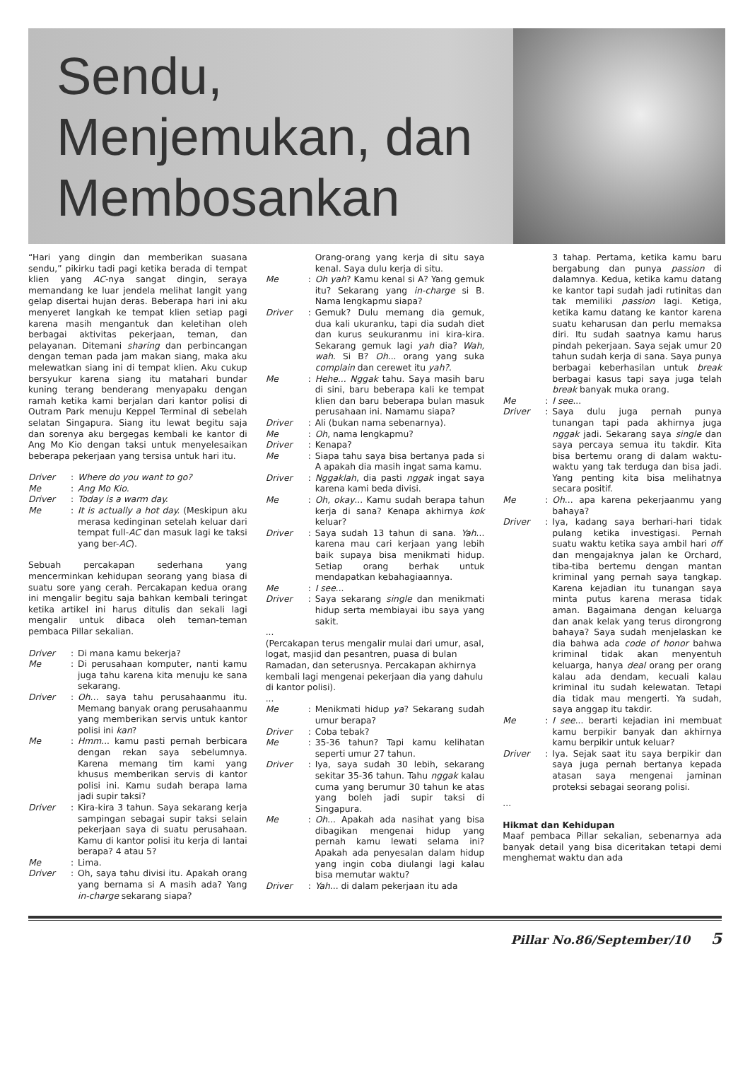Sendu,
Menjemukan, dan
Membosankan
“Hari yang dingin dan memberikan suasana sendu,” pikirku tadi pagi ketika berada di tempat klien yang AC-nya sangat dingin, seraya memandang ke luar jendela melihat langit yang gelap disertai hujan deras. Beberapa hari ini aku menyeret langkah ke tempat klien setiap pagi karena masih mengantuk dan keletihan oleh berbagai aktivitas pekerjaan, teman, dan pelayanan. Ditemani sharing dan perbincangan dengan teman pada jam makan siang, maka aku melewatkan siang ini di tempat klien. Aku cukup bersyukur karena siang itu matahari bundar kuning terang benderang menyapaku dengan ramah ketika kami berjalan dari kantor polisi di Outram Park menuju Keppel Terminal di sebelah selatan Singapura. Siang itu lewat begitu saja dan sorenya aku bergegas kembali ke kantor di Ang Mo Kio dengan taksi untuk menyelesaikan beberapa pekerjaan yang tersisa untuk hari itu.
Driver: Where do you want to go?
Me: Ang Mo Kio.
Driver: Today is a warm day.
Me: It is actually a hot day. (Meskipun aku merasa kedinginan setelah keluar dari tempat full-AC dan masuk lagi ke taksi yang ber-AC).
Sebuah percakapan sederhana yang mencerminkan kehidupan seorang yang biasa di suatu sore yang cerah. Percakapan kedua orang ini mengalir begitu saja bahkan kembali teringat ketika artikel ini harus ditulis dan sekali lagi mengalir untuk dibaca oleh teman-teman pembaca Pillar sekalian.
Driver: Di mana kamu bekerja?
Me: Di perusahaan komputer, nanti kamu juga tahu karena kita menuju ke sana sekarang.
Driver: Oh… saya tahu perusahaanmu itu. Memang banyak orang perusahaanmu yang memberikan servis untuk kantor polisi ini kan?
Me: Hmm... kamu pasti pernah berbicara dengan rekan saya sebelumnya. Karena memang tim kami yang khusus memberikan servis di kantor polisi ini. Kamu sudah berapa lama jadi supir taksi?
Driver: Kira-kira 3 tahun. Saya sekarang kerja sampingan sebagai supir taksi selain pekerjaan saya di suatu perusahaan. Kamu di kantor polisi itu kerja di lantai berapa? 4 atau 5?
Me: Lima.
Driver: Oh, saya tahu divisi itu. Apakah orang yang bernama si A masih ada? Yang in-charge sekarang siapa?
Orang-orang yang kerja di situ saya kenal. Saya dulu kerja di situ.
Me: Oh yah? Kamu kenal si A? Yang gemuk itu? Sekarang yang in-charge si B. Nama lengkapmu siapa?
Driver: Gemuk? Dulu memang dia gemuk, dua kali ukuranku, tapi dia sudah diet dan kurus seukuranmu ini kira-kira. Sekarang gemuk lagi yah dia? Wah, wah. Si B? Oh... orang yang suka complain dan cerewet itu yah?.
Me: Hehe... Nggak tahu. Saya masih baru di sini, baru beberapa kali ke tempat klien dan baru beberapa bulan masuk perusahaan ini. Namamu siapa?
Driver: Ali (bukan nama sebenarnya).
Me: Oh, nama lengkapmu?
Driver: Kenapa?
Me: Siapa tahu saya bisa bertanya pada si A apakah dia masih ingat sama kamu.
Driver: Nggaklah, dia pasti nggak ingat saya karena kami beda divisi.
Me: Oh, okay... Kamu sudah berapa tahun kerja di sana? Kenapa akhirnya kok keluar?
Driver: Saya sudah 13 tahun di sana. Yah... karena mau cari kerjaan yang lebih baik supaya bisa menikmati hidup. Setiap orang berhak untuk mendapatkan kebahagiaannya.
Me: I see...
Driver: Saya sekarang single dan menikmati hidup serta membiayai ibu saya yang sakit.
...
(Percakapan terus mengalir mulai dari umur, asal, logat, masjid dan pesantren, puasa di bulan Ramadan, dan seterusnya. Percakapan akhirnya kembali lagi mengenai pekerjaan dia yang dahulu di kantor polisi).
...
Me: Menikmati hidup ya? Sekarang sudah umur berapa?
Driver: Coba tebak?
Me: 35-36 tahun? Tapi kamu kelihatan seperti umur 27 tahun.
Driver: Iya, saya sudah 30 lebih, sekarang sekitar 35-36 tahun. Tahu nggak kalau cuma yang berumur 30 tahun ke atas yang boleh jadi supir taksi di Singapura.
Me: Oh... Apakah ada nasihat yang bisa dibagikan mengenai hidup yang pernah kamu lewati selama ini? Apakah ada penyesalan dalam hidup yang ingin coba diulangi lagi kalau bisa memutar waktu?
Driver: Yah... di dalam pekerjaan itu ada
3 tahap. Pertama, ketika kamu baru bergabung dan punya passion di dalamnya. Kedua, ketika kamu datang ke kantor tapi sudah jadi rutinitas dan tak memiliki passion lagi. Ketiga, ketika kamu datang ke kantor karena suatu keharusan dan perlu memaksa diri. Itu sudah saatnya kamu harus pindah pekerjaan. Saya sejak umur 20 tahun sudah kerja di sana. Saya punya berbagai keberhasilan untuk break berbagai kasus tapi saya juga telah break banyak muka orang.
Me: I see...
Driver: Saya dulu juga pernah punya tunangan tapi pada akhirnya juga nggak jadi. Sekarang saya single dan saya percaya semua itu takdir. Kita bisa bertemu orang di dalam waktu-waktu yang tak terduga dan bisa jadi. Yang penting kita bisa melihatnya secara positif.
Me: Oh... apa karena pekerjaanmu yang bahaya?
Driver: Iya, kadang saya berhari-hari tidak pulang ketika investigasi. Pernah suatu waktu ketika saya ambil hari off dan mengajaknya jalan ke Orchard, tiba-tiba bertemu dengan mantan kriminal yang pernah saya tangkap. Karena kejadian itu tunangan saya minta putus karena merasa tidak aman. Bagaimana dengan keluarga dan anak kelak yang terus dirongrong bahaya? Saya sudah menjelaskan ke dia bahwa ada code of honor bahwa kriminal tidak akan menyentuh keluarga, hanya deal orang per orang kalau ada dendam, kecuali kalau kriminal itu sudah kelewatan. Tetapi dia tidak mau mengerti. Ya sudah, saya anggap itu takdir.
Me: I see... berarti kejadian ini membuat kamu berpikir banyak dan akhirnya kamu berpikir untuk keluar?
Driver: Iya. Sejak saat itu saya berpikir dan saya juga pernah bertanya kepada atasan saya mengenai jaminan proteksi sebagai seorang polisi.
...
Hikmat dan Kehidupan
Maaf pembaca Pillar sekalian, sebenarnya ada banyak detail yang bisa diceritakan tetapi demi menghemat waktu dan ada
Pillar No.86/September/10 5